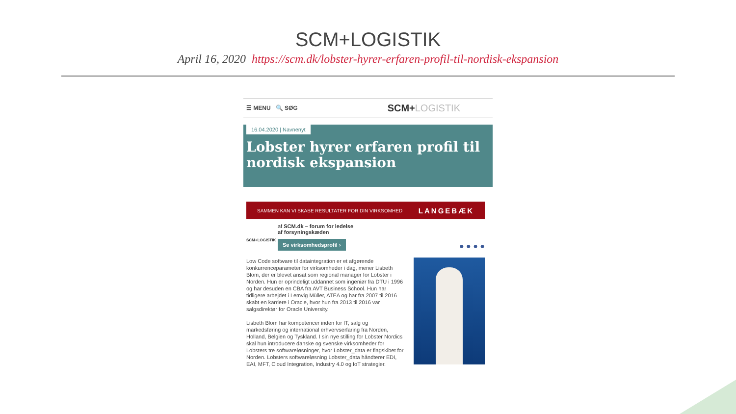SCM+LOGISTIK
April 16, 2020 https://scm.dk/lobster-hyrer-erfaren-profil-til-nordisk-ekspansion
☰ MENU 🔍 SØG SCM+LOGISTIK
16.04.2020 | Navnenyt
Lobster hyrer erfaren profil til nordisk ekspansion
SAMMEN KAN VI SKABE RESULTATER FOR DIN VIRKSOMHED LANGEBÆK
SCM+LOGISTIK
af SCM.dk – forum for ledelse
af forsyningskæden
Se virksomhedsprofil ›
● ● ● ●
Low Code software til dataintegration er et afgørende konkurrenceparameter for virksomheder i dag, mener Lisbeth Blom, der er blevet ansat som regional manager for Lobster i Norden. Hun er oprindeligt uddannet som ingeniør fra DTU i 1996 og har desuden en CBA fra AVT Business School. Hun har tidligere arbejdet i Lemvig Müller, ATEA og har fra 2007 til 2016 skabt en karriere i Oracle, hvor hun fra 2013 til 2016 var salgsdirektør for Oracle University.
Lisbeth Blom har kompetencer inden for IT, salg og markedsføring og international erhvervserfaring fra Norden, Holland, Belgien og Tyskland. I sin nye stilling for Lobster Nordics skal hun introducere danske og svenske virksomheder for Lobsters tre softwareløsninger, hvor Lobster_data er flagskibet for Norden. Lobsters softwareløsning Lobster_data håndterer EDI, EAI, MFT, Cloud Integration, Industry 4.0 og IoT strategier.